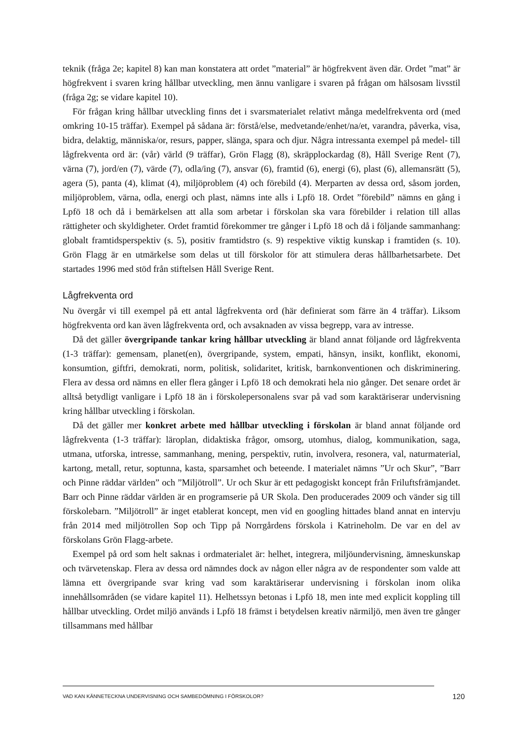teknik (fråga 2e; kapitel 8) kan man konstatera att ordet ”material” är högfrekvent även där. Ordet ”mat” är högfrekvent i svaren kring hållbar utveckling, men ännu vanligare i svaren på frågan om hälsosam livsstil (fråga 2g; se vidare kapitel 10).
För frågan kring hållbar utveckling finns det i svarsmaterialet relativt många medelfrekventa ord (med omkring 10-15 träffar). Exempel på sådana är: förstå/else, medvetande/enhet/na/et, varandra, påverka, visa, bidra, delaktig, människa/or, resurs, papper, slänga, spara och djur. Några intressanta exempel på medel- till lågfrekventa ord är: (vår) värld (9 träffar), Grön Flagg (8), skräpplockardag (8), Håll Sverige Rent (7), värna (7), jord/en (7), värde (7), odla/ing (7), ansvar (6), framtid (6), energi (6), plast (6), allemansrätt (5), agera (5), panta (4), klimat (4), miljöproblem (4) och förebild (4). Merparten av dessa ord, såsom jorden, miljöproblem, värna, odla, energi och plast, nämns inte alls i Lpfö 18. Ordet ”förebild” nämns en gång i Lpfö 18 och då i bemärkelsen att alla som arbetar i förskolan ska vara förebilder i relation till allas rättigheter och skyldigheter. Ordet framtid förekommer tre gånger i Lpfö 18 och då i följande sammanhang: globalt framtidsperspektiv (s. 5), positiv framtidstro (s. 9) respektive viktig kunskap i framtiden (s. 10). Grön Flagg är en utmärkelse som delas ut till förskolor för att stimulera deras hållbarhetsarbete. Det startades 1996 med stöd från stiftelsen Håll Sverige Rent.
Lågfrekventa ord
Nu övergår vi till exempel på ett antal lågfrekventa ord (här definierat som färre än 4 träffar). Liksom högfrekventa ord kan även lågfrekventa ord, och avsaknaden av vissa begrepp, vara av intresse.
Då det gäller övergripande tankar kring hållbar utveckling är bland annat följande ord lågfrekventa (1-3 träffar): gemensam, planet(en), övergripande, system, empati, hänsyn, insikt, konflikt, ekonomi, konsumtion, giftfri, demokrati, norm, politisk, solidaritet, kritisk, barnkonventionen och diskriminering. Flera av dessa ord nämns en eller flera gånger i Lpfö 18 och demokrati hela nio gånger. Det senare ordet är alltså betydligt vanligare i Lpfö 18 än i förskolepersonalens svar på vad som karaktäriserar undervisning kring hållbar utveckling i förskolan.
Då det gäller mer konkret arbete med hållbar utveckling i förskolan är bland annat följande ord lågfrekventa (1-3 träffar): läroplan, didaktiska frågor, omsorg, utomhus, dialog, kommunikation, saga, utmana, utforska, intresse, sammanhang, mening, perspektiv, rutin, involvera, resonera, val, naturmaterial, kartong, metall, retur, soptunna, kasta, sparsamhet och beteende. I materialet nämns ”Ur och Skur”, ”Barr och Pinne räddar världen” och ”Miljötroll”. Ur och Skur är ett pedagogiskt koncept från Friluftsfrämjandet. Barr och Pinne räddar världen är en programserie på UR Skola. Den producerades 2009 och vänder sig till förskolebarn. ”Miljötroll” är inget etablerat koncept, men vid en googling hittades bland annat en intervju från 2014 med miljötrollen Sop och Tipp på Norrgårdens förskola i Katrineholm. De var en del av förskolans Grön Flagg-arbete.
Exempel på ord som helt saknas i ordmaterialet är: helhet, integrera, miljöundervisning, ämneskunskap och tvärvetenskap. Flera av dessa ord nämndes dock av någon eller några av de respondenter som valde att lämna ett övergripande svar kring vad som karaktäriserar undervisning i förskolan inom olika innehållsområden (se vidare kapitel 11). Helhetssyn betonas i Lpfö 18, men inte med explicit koppling till hållbar utveckling. Ordet miljö används i Lpfö 18 främst i betydelsen kreativ närmiljö, men även tre gånger tillsammans med hållbar
VAD KAN KÄNNETECKNA UNDERVISNING OCH SAMBEDÖMNING I FÖRSKOLOR? 120